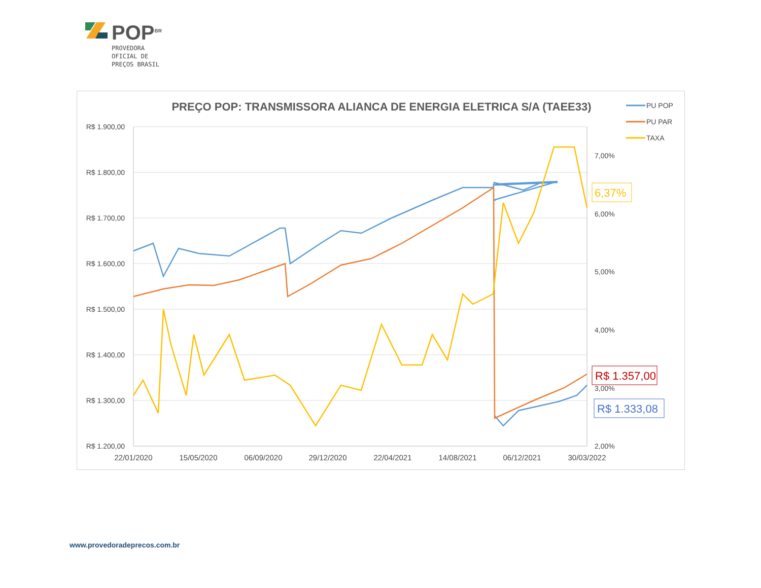POP<sup>BR</sup>
PROVEDORA
OFICIAL DE
PREÇOS BRASIL
PREÇO POP: TRANSMISSORA ALIANCA DE ENERGIA ELETRICA S/A (TAEE33)
R$ 1.900,00
R$ 1.800,00
R$ 1.700,00
R$ 1.600,00
R$ 1.500,00
R$ 1.400,00
R$ 1.300,00
R$ 1.200,00
7,00%
6,00%
5,00%
4,00%
3,00%
2,00%
22/01/2020
15/05/2020
06/09/2020
29/12/2020
22/04/2021
14/08/2021
06/12/2021
30/03/2022
PU POP
PU PAR
TAXA
6,37%
R$ 1.357,00
R$ 1.333,08
www.provedoradeprecos.com.br